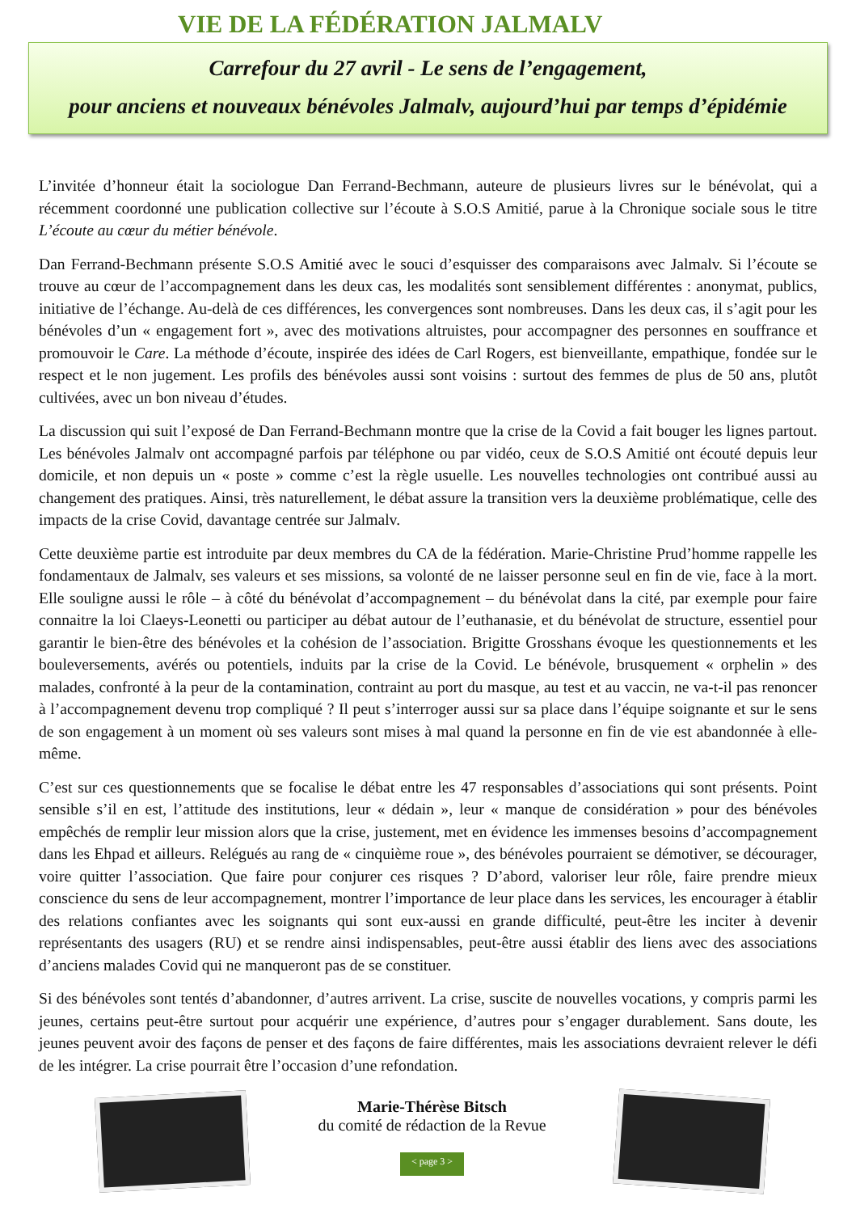VIE DE LA FÉDÉRATION JALMALV
Carrefour du 27 avril - Le sens de l’engagement,
pour anciens et nouveaux bénévoles Jalmalv, aujourd’hui par temps d’épidémie
L’invitée d’honneur était la sociologue Dan Ferrand-Bechmann, auteure de plusieurs livres sur le bénévolat, qui a récemment coordonné une publication collective sur l’écoute à S.O.S Amitié, parue à la Chronique sociale sous le titre L’écoute au cœur du métier bénévole.
Dan Ferrand-Bechmann présente S.O.S Amitié avec le souci d’esquisser des comparaisons avec Jalmalv. Si l’écoute se trouve au cœur de l’accompagnement dans les deux cas, les modalités sont sensiblement différentes : anonymat, publics, initiative de l’échange. Au-delà de ces différences, les convergences sont nombreuses. Dans les deux cas, il s’agit pour les bénévoles d’un « engagement fort », avec des motivations altruistes, pour accompagner des personnes en souffrance et promouvoir le Care. La méthode d’écoute, inspirée des idées de Carl Rogers, est bienveillante, empathique, fondée sur le respect et le non jugement. Les profils des bénévoles aussi sont voisins : surtout des femmes de plus de 50 ans, plutôt cultivées, avec un bon niveau d’études.
La discussion qui suit l’exposé de Dan Ferrand-Bechmann montre que la crise de la Covid a fait bouger les lignes partout. Les bénévoles Jalmalv ont accompagné parfois par téléphone ou par vidéo, ceux de S.O.S Amitié ont écouté depuis leur domicile, et non depuis un « poste » comme c’est la règle usuelle. Les nouvelles technologies ont contribué aussi au changement des pratiques. Ainsi, très naturellement, le débat assure la transition vers la deuxième problématique, celle des impacts de la crise Covid, davantage centrée sur Jalmalv.
Cette deuxième partie est introduite par deux membres du CA de la fédération. Marie-Christine Prud’homme rappelle les fondamentaux de Jalmalv, ses valeurs et ses missions, sa volonté de ne laisser personne seul en fin de vie, face à la mort. Elle souligne aussi le rôle – à côté du bénévolat d’accompagnement – du bénévolat dans la cité, par exemple pour faire connaitre la loi Claeys-Leonetti ou participer au débat autour de l’euthanasie, et du bénévolat de structure, essentiel pour garantir le bien-être des bénévoles et la cohésion de l’association. Brigitte Grosshans évoque les questionnements et les bouleversements, avérés ou potentiels, induits par la crise de la Covid. Le bénévole, brusquement « orphelin » des malades, confronté à la peur de la contamination, contraint au port du masque, au test et au vaccin, ne va-t-il pas renoncer à l’accompagnement devenu trop compliqué ? Il peut s’interroger aussi sur sa place dans l’équipe soignante et sur le sens de son engagement à un moment où ses valeurs sont mises à mal quand la personne en fin de vie est abandonnée à elle-même.
C’est sur ces questionnements que se focalise le débat entre les 47 responsables d’associations qui sont présents. Point sensible s’il en est, l’attitude des institutions, leur « dédain », leur « manque de considération » pour des bénévoles empêchés de remplir leur mission alors que la crise, justement, met en évidence les immenses besoins d’accompagnement dans les Ehpad et ailleurs. Relégués au rang de « cinquième roue », des bénévoles pourraient se démotiver, se décourager, voire quitter l’association. Que faire pour conjurer ces risques ? D’abord, valoriser leur rôle, faire prendre mieux conscience du sens de leur accompagnement, montrer l’importance de leur place dans les services, les encourager à établir des relations confiantes avec les soignants qui sont eux-aussi en grande difficulté, peut-être les inciter à devenir représentants des usagers (RU) et se rendre ainsi indispensables, peut-être aussi établir des liens avec des associations d’anciens malades Covid qui ne manqueront pas de se constituer.
Si des bénévoles sont tentés d’abandonner, d’autres arrivent. La crise, suscite de nouvelles vocations, y compris parmi les jeunes, certains peut-être surtout pour acquérir une expérience, d’autres pour s’engager durablement. Sans doute, les jeunes peuvent avoir des façons de penser et des façons de faire différentes, mais les associations devraient relever le défi de les intégrer. La crise pourrait être l’occasion d’une refondation.
Marie-Thérèse Bitsch
du comité de rédaction de la Revue
< page 3 >